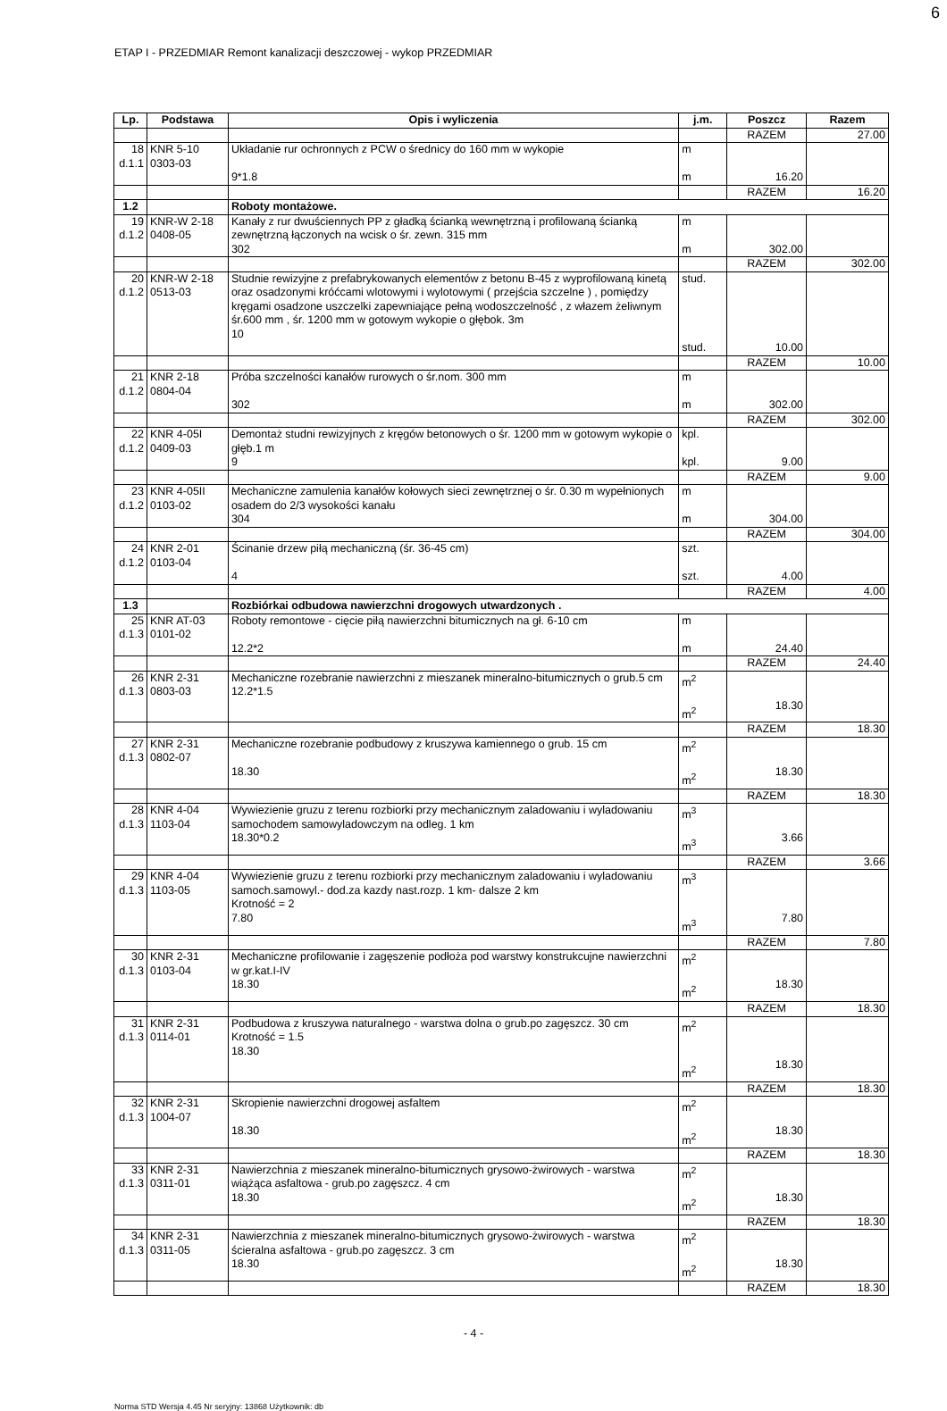6
ETAP I - PRZEDMIAR Remont kanalizacji deszczowej - wykop PRZEDMIAR
| Lp. | Podstawa | Opis i wyliczenia | j.m. | Poszcz | Razem |
| --- | --- | --- | --- | --- | --- |
| | | | | RAZEM | 27.00 |
| 18 d.1.1 | KNR 5-10 0303-03 | Układanie rur ochronnych z PCW o średnicy do 160 mm w wykopie 9*1.8 | m m | 16.20 | |
| | | | | RAZEM | 16.20 |
| 1.2 | | Roboty montażowe. | | | |
| 19 d.1.2 | KNR-W 2-18 0408-05 | Kanały z rur dwuściennych PP z gładką ścianką wewnętrzną i profilowaną ścianką zewnętrzną łączonych na wcisk o śr. zewn. 315 mm 302 | m m | 302.00 | |
| | | | | RAZEM | 302.00 |
| 20 d.1.2 | KNR-W 2-18 0513-03 | Studnie rewizyjne z prefabrykowanych elementów z betonu B-45 z wyprofilowaną kinetą oraz osadzonymi króćcami wlotowymi i wylotowymi ( przejścia szczelne ) , pomiędzy kręgami osadzone uszczelki zapewniające pełną wodoszczelność , z włazem żeliwnym śr.600 mm , śr. 1200 mm w gotowym wykopie o głębok. 3m 10 | stud. stud. | 10.00 | |
| | | | | RAZEM | 10.00 |
| 21 d.1.2 | KNR 2-18 0804-04 | Próba szczelności kanałów rurowych o śr.nom. 300 mm 302 | m m | 302.00 | |
| | | | | RAZEM | 302.00 |
| 22 d.1.2 | KNR 4-05I 0409-03 | Demontaż studni rewizyjnych z kręgów betonowych o śr. 1200 mm w gotowym wykopie o głęb.1 m 9 | kpl. kpl. | 9.00 | |
| | | | | RAZEM | 9.00 |
| 23 d.1.2 | KNR 4-05II 0103-02 | Mechaniczne zamulenia kanałów kołowych sieci zewnętrznej o śr. 0.30 m wypełnionych osadem do 2/3 wysokości kanału 304 | m m | 304.00 | |
| | | | | RAZEM | 304.00 |
| 24 d.1.2 | KNR 2-01 0103-04 | Ścinanie drzew piłą mechaniczną (śr. 36-45 cm) 4 | szt. szt. | 4.00 | |
| | | | | RAZEM | 4.00 |
| 1.3 | | Rozbiórkai odbudowa nawierzchni drogowych utwardzonych . | | | |
| 25 d.1.3 | KNR AT-03 0101-02 | Roboty remontowe - cięcie piłą nawierzchni bitumicznych na gł. 6-10 cm 12.2*2 | m m | 24.40 | |
| | | | | RAZEM | 24.40 |
| 26 d.1.3 | KNR 2-31 0803-03 | Mechaniczne rozebranie nawierzchni z mieszanek mineralno-bitumicznych o grub.5 cm 12.2*1.5 | m<sup>2</sup> m<sup>2</sup> | 18.30 | |
| | | | | RAZEM | 18.30 |
| 27 d.1.3 | KNR 2-31 0802-07 | Mechaniczne rozebranie podbudowy z kruszywa kamiennego o grub. 15 cm 18.30 | m<sup>2</sup> m<sup>2</sup> | 18.30 | |
| | | | | RAZEM | 18.30 |
| 28 d.1.3 | KNR 4-04 1103-04 | Wywiezienie gruzu z terenu rozbiorki przy mechanicznym zaladowaniu i wyladowaniu samochodem samowyladowczym na odleg. 1 km 18.30*0.2 | m<sup>3</sup> m<sup>3</sup> | 3.66 | |
| | | | | RAZEM | 3.66 |
| 29 d.1.3 | KNR 4-04 1103-05 | Wywiezienie gruzu z terenu rozbiorki przy mechanicznym zaladowaniu i wyladowaniu samoch.samowyl.- dod.za kazdy nast.rozp. 1 km- dalsze 2 km Krotność = 2 7.80 | m<sup>3</sup> m<sup>3</sup> | 7.80 | |
| | | | | RAZEM | 7.80 |
| 30 d.1.3 | KNR 2-31 0103-04 | Mechaniczne profilowanie i zagęszenie podłoża pod warstwy konstrukcujne nawierzchni w gr.kat.I-IV 18.30 | m<sup>2</sup> m<sup>2</sup> | 18.30 | |
| | | | | RAZEM | 18.30 |
| 31 d.1.3 | KNR 2-31 0114-01 | Podbudowa z kruszywa naturalnego - warstwa dolna o grub.po zagęszcz. 30 cm Krotność = 1.5 18.30 | m<sup>2</sup> m<sup>2</sup> | 18.30 | |
| | | | | RAZEM | 18.30 |
| 32 d.1.3 | KNR 2-31 1004-07 | Skropienie nawierzchni drogowej asfaltem 18.30 | m<sup>2</sup> m<sup>2</sup> | 18.30 | |
| | | | | RAZEM | 18.30 |
| 33 d.1.3 | KNR 2-31 0311-01 | Nawierzchnia z mieszanek mineralno-bitumicznych grysowo-żwirowych - warstwa wiążąca asfaltowa - grub.po zagęszcz. 4 cm 18.30 | m<sup>2</sup> m<sup>2</sup> | 18.30 | |
| | | | | RAZEM | 18.30 |
| 34 d.1.3 | KNR 2-31 0311-05 | Nawierzchnia z mieszanek mineralno-bitumicznych grysowo-żwirowych - warstwa ścieralna asfaltowa - grub.po zagęszcz. 3 cm 18.30 | m<sup>2</sup> m<sup>2</sup> | 18.30 | |
| | | | | RAZEM | 18.30 |
- 4 -
Norma STD Wersja 4.45 Nr seryjny: 13868 Użytkownik: db